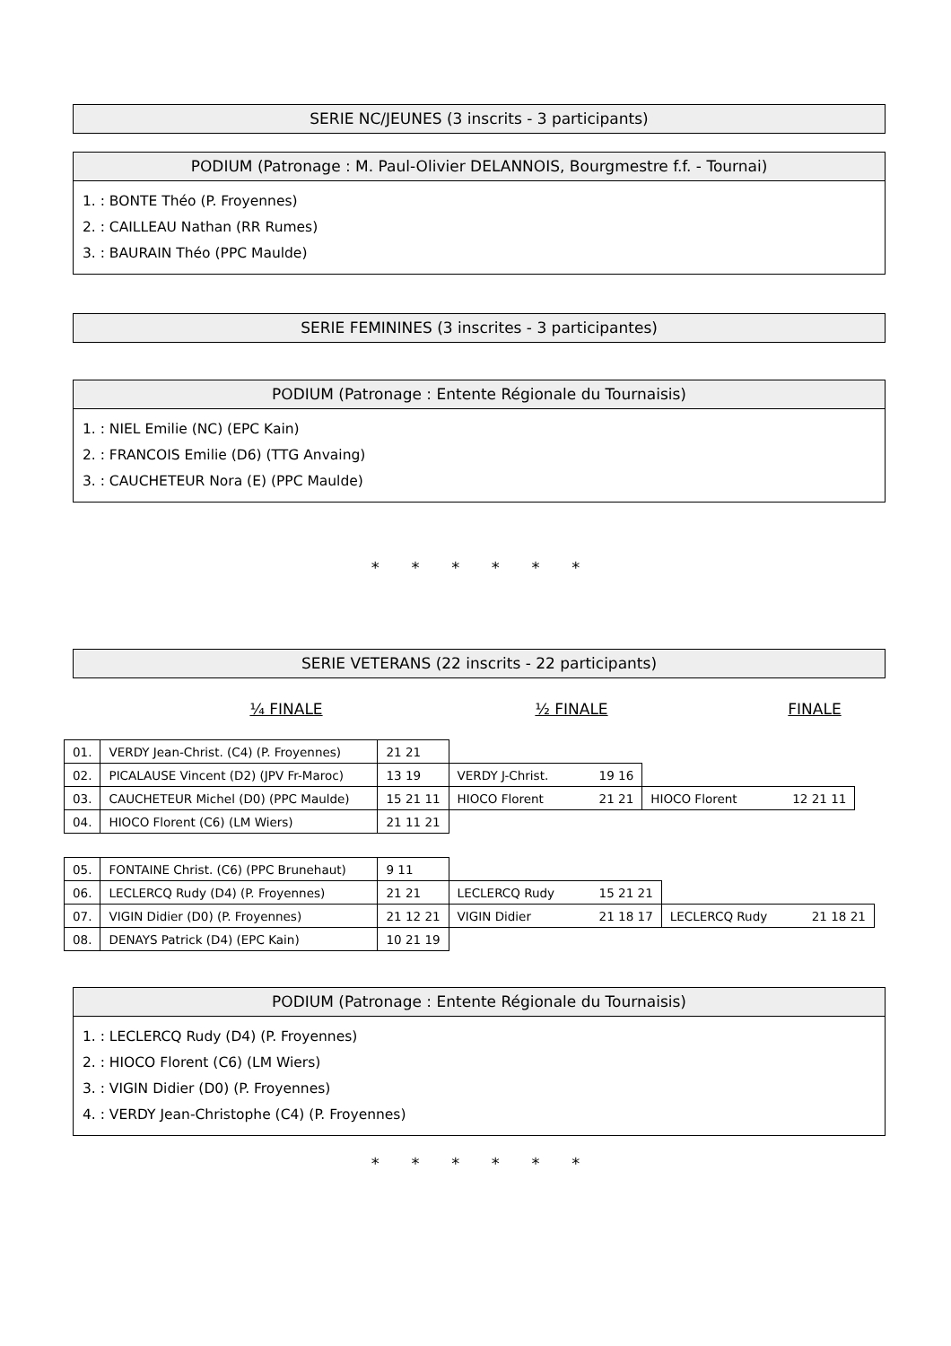SERIE NC/JEUNES (3 inscrits - 3 participants)
PODIUM (Patronage : M. Paul-Olivier DELANNOIS, Bourgmestre f.f. - Tournai)
1. : BONTE Théo (P. Froyennes)
2. : CAILLEAU Nathan (RR Rumes)
3. : BAURAIN Théo (PPC Maulde)
SERIE FEMININES (3 inscrites - 3 participantes)
PODIUM (Patronage : Entente Régionale du Tournaisis)
1. : NIEL Emilie (NC) (EPC Kain)
2. : FRANCOIS Emilie (D6) (TTG Anvaing)
3. : CAUCHETEUR Nora (E) (PPC Maulde)
* * * * * *
SERIE VETERANS (22 inscrits - 22 participants)
¼ FINALE ½ FINALE FINALE
| 01. | VERDY Jean-Christ. (C4) (P. Froyennes) | 21 21 | | | | |
| 02. | PICALAUSE Vincent (D2) (JPV Fr-Maroc) | 13 19 | VERDY J-Christ. | 19 16 | | |
| 03. | CAUCHETEUR Michel (D0) (PPC Maulde) | 15 21 11 | HIOCO Florent | 21 21 | HIOCO Florent | 12 21 11 |
| 04. | HIOCO Florent (C6) (LM Wiers) | 21 11 21 | | | | |
| 05. | FONTAINE Christ. (C6) (PPC Brunehaut) | 9 11 | | | | |
| 06. | LECLERCQ Rudy (D4) (P. Froyennes) | 21 21 | LECLERCQ Rudy | 15 21 21 | | |
| 07. | VIGIN Didier (D0) (P. Froyennes) | 21 12 21 | VIGIN Didier | 21 18 17 | LECLERCQ Rudy | 21 18 21 |
| 08. | DENAYS Patrick (D4) (EPC Kain) | 10 21 19 | | | | |
PODIUM (Patronage : Entente Régionale du Tournaisis)
1. : LECLERCQ Rudy (D4) (P. Froyennes)
2. : HIOCO Florent (C6) (LM Wiers)
3. : VIGIN Didier (D0) (P. Froyennes)
4. : VERDY Jean-Christophe (C4) (P. Froyennes)
* * * * * *